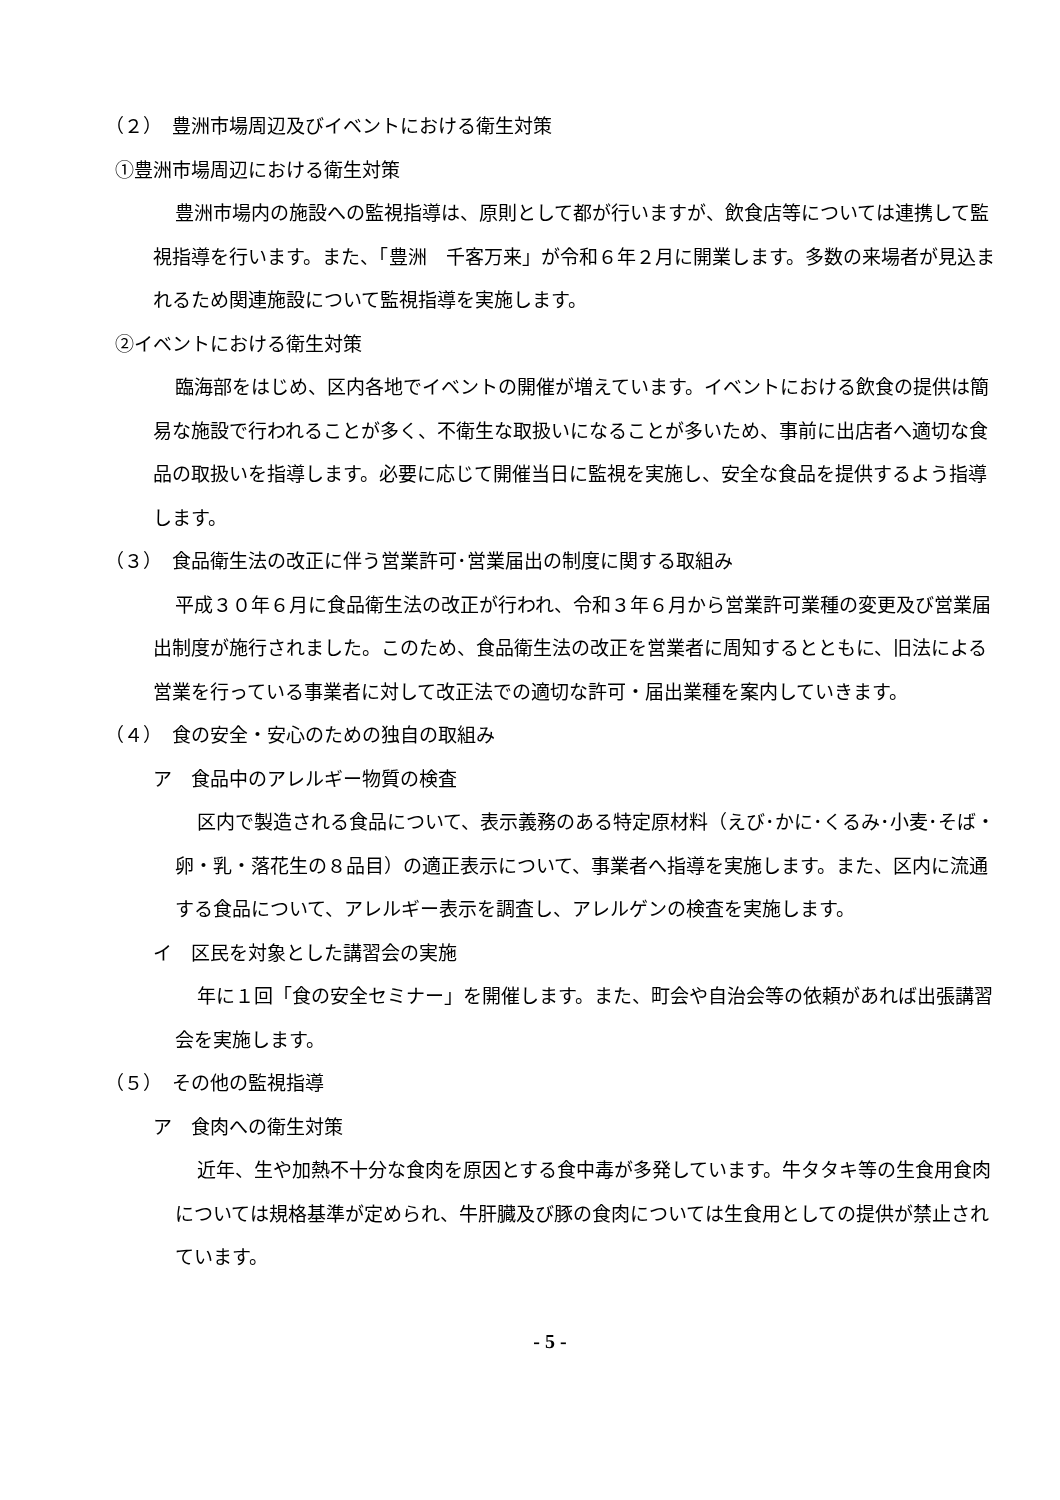（２）　豊洲市場周辺及びイベントにおける衛生対策
①豊洲市場周辺における衛生対策
豊洲市場内の施設への監視指導は、原則として都が行いますが、飲食店等については連携して監視指導を行います。また、「豊洲　千客万来」が令和６年２月に開業します。多数の来場者が見込まれるため関連施設について監視指導を実施します。
②イベントにおける衛生対策
臨海部をはじめ、区内各地でイベントの開催が増えています。イベントにおける飲食の提供は簡易な施設で行われることが多く、不衛生な取扱いになることが多いため、事前に出店者へ適切な食品の取扱いを指導します。必要に応じて開催当日に監視を実施し、安全な食品を提供するよう指導します。
（３）　食品衛生法の改正に伴う営業許可･営業届出の制度に関する取組み
平成３０年６月に食品衛生法の改正が行われ、令和３年６月から営業許可業種の変更及び営業届出制度が施行されました。このため、食品衛生法の改正を営業者に周知するとともに、旧法による営業を行っている事業者に対して改正法での適切な許可・届出業種を案内していきます。
（４）　食の安全・安心のための独自の取組み
ア　食品中のアレルギー物質の検査
区内で製造される食品について、表示義務のある特定原材料（えび･かに･くるみ･小麦･そば・卵・乳・落花生の８品目）の適正表示について、事業者へ指導を実施します。また、区内に流通する食品について、アレルギー表示を調査し、アレルゲンの検査を実施します。
イ　区民を対象とした講習会の実施
年に１回「食の安全セミナー」を開催します。また、町会や自治会等の依頼があれば出張講習会を実施します。
（５）　その他の監視指導
ア　食肉への衛生対策
近年、生や加熱不十分な食肉を原因とする食中毒が多発しています。牛タタキ等の生食用食肉については規格基準が定められ、牛肝臓及び豚の食肉については生食用としての提供が禁止されています。
- 5 -